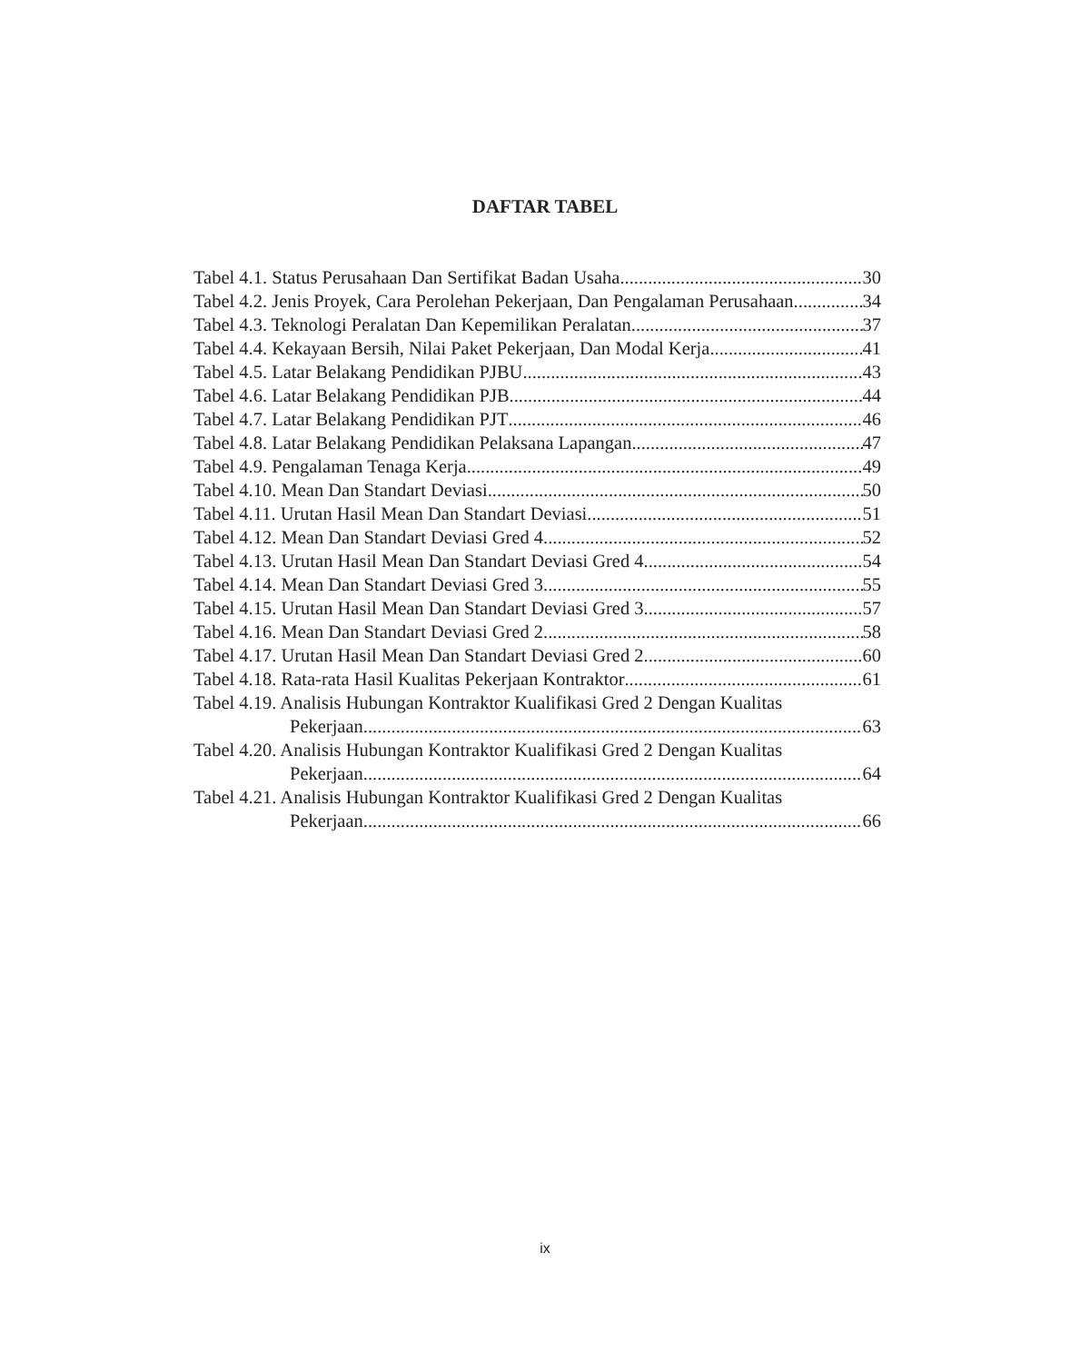DAFTAR TABEL
Tabel 4.1. Status Perusahaan Dan Sertifikat Badan Usaha 30
Tabel 4.2. Jenis Proyek, Cara Perolehan Pekerjaan, Dan Pengalaman Perusahaan. 34
Tabel 4.3. Teknologi Peralatan Dan Kepemilikan Peralatan 37
Tabel 4.4. Kekayaan Bersih, Nilai Paket Pekerjaan, Dan Modal Kerja 41
Tabel 4.5. Latar Belakang Pendidikan PJBU 43
Tabel 4.6. Latar Belakang Pendidikan PJB 44
Tabel 4.7. Latar Belakang Pendidikan PJT 46
Tabel 4.8. Latar Belakang Pendidikan Pelaksana Lapangan 47
Tabel 4.9. Pengalaman Tenaga Kerja 49
Tabel 4.10. Mean Dan Standart Deviasi 50
Tabel 4.11. Urutan Hasil Mean Dan Standart Deviasi 51
Tabel 4.12. Mean Dan Standart Deviasi Gred 4 52
Tabel 4.13. Urutan Hasil Mean Dan Standart Deviasi Gred 4 54
Tabel 4.14. Mean Dan Standart Deviasi Gred 3 55
Tabel 4.15. Urutan Hasil Mean Dan Standart Deviasi Gred 3 57
Tabel 4.16. Mean Dan Standart Deviasi Gred 2 58
Tabel 4.17. Urutan Hasil Mean Dan Standart Deviasi Gred 2 60
Tabel 4.18. Rata-rata Hasil Kualitas Pekerjaan Kontraktor 61
Tabel 4.19. Analisis Hubungan Kontraktor Kualifikasi Gred 2 Dengan Kualitas
Pekerjaan 63
Tabel 4.20. Analisis Hubungan Kontraktor Kualifikasi Gred 2 Dengan Kualitas
Pekerjaan 64
Tabel 4.21. Analisis Hubungan Kontraktor Kualifikasi Gred 2 Dengan Kualitas
Pekerjaan 66
ix